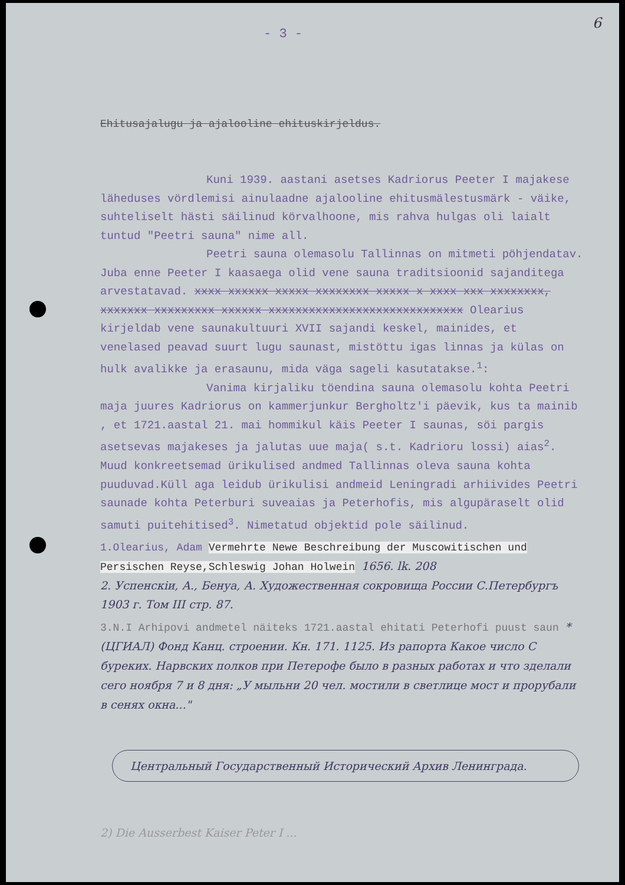6
- 3 -
Ehitusajalugu ja ajalooline ehituskirjeldus.
Kuni 1939. aastani asetses Kadriorus Peeter I majakese läheduses vördlemisi ainulaadne ajalooline ehitusmälestusmärk - väike, suhteliselt hästi säilinud körvalhoone, mis rahva hulgas oli laialt tuntud "Peetri sauna" nime all.
Peetri sauna olemasolu Tallinnas on mitmeti pöhjendatav. Juba enne Peeter I kaasaega olid vene sauna traditsioonid sajanditega arvestatavad. xxxx xxxxxx xxxxx xxxxxxxx xxxxx x xxxx xxx xxxxxxxx, xxxxxxx xxxxxxxxx xxxxxx xxxxxxxxxxxxxxxxxxxxxxxxxxxxx Olearius kirjeldab vene saunakultuuri XVII sajandi keskel, mainides, et venelased peavad suurt lugu saunast, mistöttu igas linnas ja külas on hulk avalikke ja erasaunu, mida väga sageli kasutatakse.<sup>1</sup>:
Vanima kirjaliku töendina sauna olemasolu kohta Peetri maja juures Kadriorus on kammerjunkur Bergholtz'i päevik, kus ta mainib , et 1721.aastal 21. mai hommikul käis Peeter I saunas, söi pargis asetsevas majakeses ja jalutas uue maja( s.t. Kadrioru lossi) aias<sup>2</sup>. Muud konkreetsemad ürikulised andmed Tallinnas oleva sauna kohta puuduvad.Küll aga leidub ürikulisi andmeid Leningradi arhiivides Peetri saunade kohta Peterburi suveaias ja Peterhofis, mis algupäraselt olid samuti puitehitised<sup>3</sup>. Nimetatud objektid pole säilinud.
1.Olearius, Adam Vermehrte Newe Beschreibung der Muscowitischen und Persischen Reyse,Schleswig Johan Holwein 1656. lk. 208
2. Успенскiи, А., Бенуа, А. Художественная сокровища России С.Петербургъ 1903 г. Том III стр. 87.
3.N.I Arhipovi andmetel näiteks 1721.aastal ehitati Peterhofi puust saun *(ЦГИАЛ) Фонд Канц. строении. Кн. 171. 1125. Из рапорта Какое число С буреких. Нарвских полков при Петерофе было в разных работах и что зделали сего ноября 7 и 8 дня: „У мыльни 20 чел. мостили в светлице мост и прорубали в сенях окна..."
Центральный Государственный Исторический Архив Ленинграда.
2) Die Ausserbest Kaiser Peter I ...